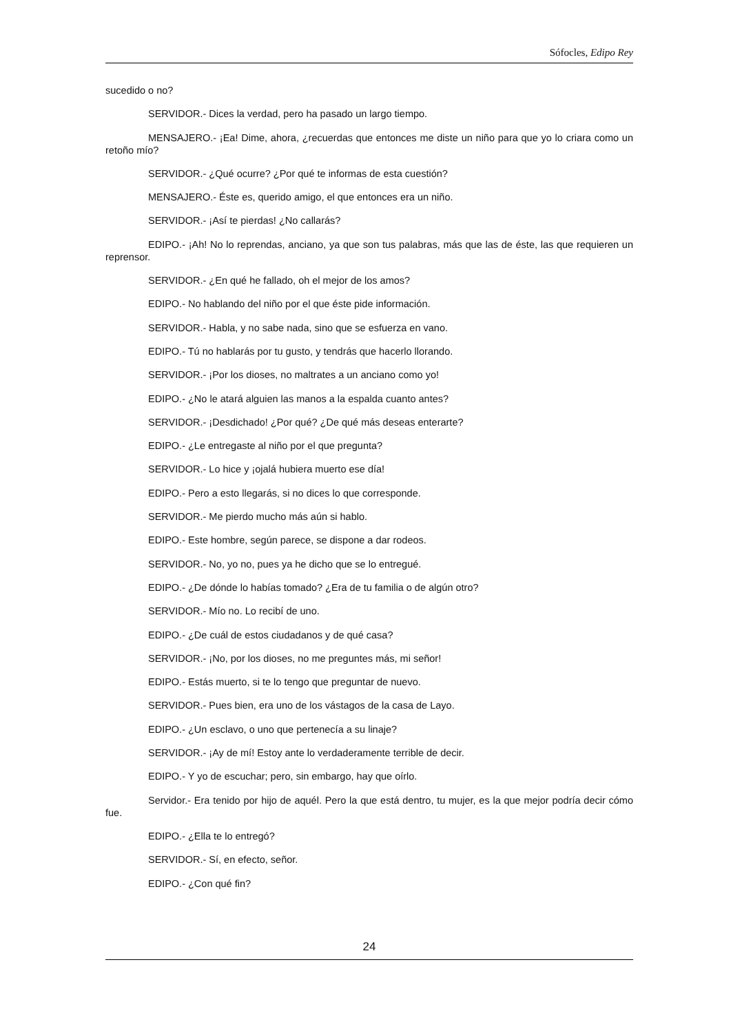Sófocles, Edipo Rey
sucedido o no?
SERVIDOR.- Dices la verdad, pero ha pasado un largo tiempo.
MENSAJERO.- ¡Ea! Dime, ahora, ¿recuerdas que entonces me diste un niño para que yo lo criara como un retoño mío?
SERVIDOR.- ¿Qué ocurre? ¿Por qué te informas de esta cuestión?
MENSAJERO.- Éste es, querido amigo, el que entonces era un niño.
SERVIDOR.- ¡Así te pierdas! ¿No callarás?
EDIPO.- ¡Ah! No lo reprendas, anciano, ya que son tus palabras, más que las de éste, las que requieren un reprensor.
SERVIDOR.- ¿En qué he fallado, oh el mejor de los amos?
EDIPO.- No hablando del niño por el que éste pide información.
SERVIDOR.- Habla, y no sabe nada, sino que se esfuerza en vano.
EDIPO.- Tú no hablarás por tu gusto, y tendrás que hacerlo llorando.
SERVIDOR.- ¡Por los dioses, no maltrates a un anciano como yo!
EDIPO.- ¿No le atará alguien las manos a la espalda cuanto antes?
SERVIDOR.- ¡Desdichado! ¿Por qué? ¿De qué más deseas enterarte?
EDIPO.- ¿Le entregaste al niño por el que pregunta?
SERVIDOR.- Lo hice y ¡ojalá hubiera muerto ese día!
EDIPO.- Pero a esto llegarás, si no dices lo que corresponde.
SERVIDOR.- Me pierdo mucho más aún si hablo.
EDIPO.- Este hombre, según parece, se dispone a dar rodeos.
SERVIDOR.- No, yo no, pues ya he dicho que se lo entregué.
EDIPO.- ¿De dónde lo habías tomado? ¿Era de tu familia o de algún otro?
SERVIDOR.- Mío no. Lo recibí de uno.
EDIPO.- ¿De cuál de estos ciudadanos y de qué casa?
SERVIDOR.- ¡No, por los dioses, no me preguntes más, mi señor!
EDIPO.- Estás muerto, si te lo tengo que preguntar de nuevo.
SERVIDOR.- Pues bien, era uno de los vástagos de la casa de Layo.
EDIPO.- ¿Un esclavo, o uno que pertenecía a su linaje?
SERVIDOR.- ¡Ay de mí! Estoy ante lo verdaderamente terrible de decir.
EDIPO.- Y yo de escuchar; pero, sin embargo, hay que oírlo.
Servidor.- Era tenido por hijo de aquél. Pero la que está dentro, tu mujer, es la que mejor podría decir cómo fue.
EDIPO.- ¿Ella te lo entregó?
SERVIDOR.- Sí, en efecto, señor.
EDIPO.- ¿Con qué fin?
24